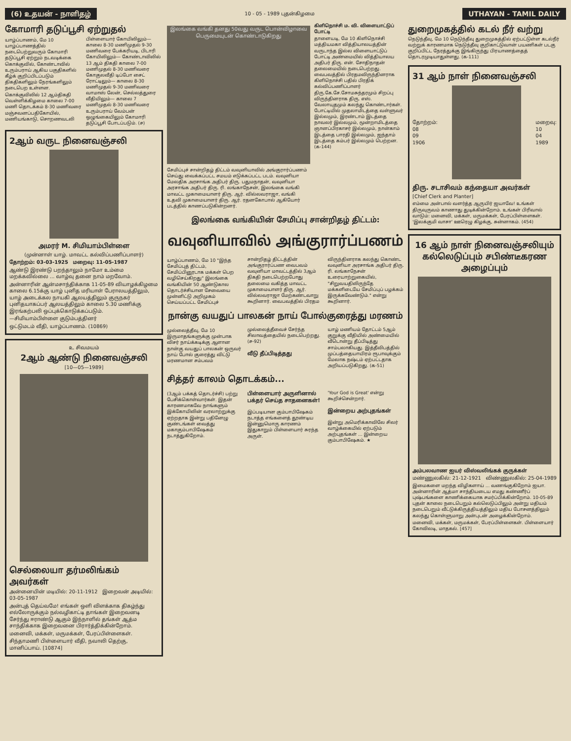(6) உதயன் - நாளிதழ்
10 - 05 - 1989 புதன்கிழமை
UTHAYAN - TAMIL DAILY
கோமாரி தடுப்பூசி ஏற்றுதல்
யாழ்ப்பாணம், மே 10 யாழ்ப்பாணத்தில் நடைபெற்றுவரும் கோமாரி தடுப்பூசி ஏற்றும் நடவடிக்கை கொக்குவில், கோண்டாவில் உரும்பராய் ஆகிய பகுதிகளில் கீழ்க் குறிப்பிடப்படும் திகதிகளிலும் நேரங்களிலும் நடைபெற உள்ளன.
கொக்குவிலில் 12 ஆம்திகதி வெள்ளிக்கிழமை காலை 7-00 மணி தொடக்கம் 8-30 மணிவரை மஞ்சவனப்பதிகோயில், மணியங்காடு, சொறணவடலி பிள்ளையார் கோயிலிலும்— காலை 8-30 மணிமுதல் 9-30 மணிவரை பேக்கரியடி, பிடாரி கோயிலிலும்— கோண்டாவிலில் 13 ஆம் திகதி காலை 7-00 மணிமுதல் 8-30 மணிவரை கோகுலவீதி டிப்போ சைட் ரோட்டிலும்— காலை 8-30 மணிமுதல் 9-30 மணிவரை வாமாஸ் லேன், செல்லத்துரை வீதியிலும்— காலை 7 மணிமுதல் 8-30 மணிவரை உரும்பராய் வேம்பன் ஒழுங்கையிலும் கோமாரி தடுப்பூசி போடப்படும். (ச)
2ஆம் வருட நினைவஞ்சலி
அமரர் M. சிமியாம்பிள்ளை
(முன்னாள் யாழ். மாவட்ட கல்விப்பணிப்பாளர்)
தோற்றம்: 03-03-1925 மறைவு: 11-05-1987
ஆண்டு இரண்டு பறந்தாலும் நாமோ உம்மை மறக்கவில்லை ... வாழ்வு தனை நாம் மறவோம்.
அன்னாரின் ஆன்மசாந்திக்காக 11-05-89 வியாழக்கிழமை காலை 6.15க்கு யாழ் புனித மரியாள் பேராலயத்திலும், யாழ் அடைக்கல நாயகி ஆலயத்திலும் குருநகர் புனிதயாகப்பர் ஆலயத்திலும் காலை 5.30 மணிக்கு இரங்கற்பலி ஒப்புக்கொடுக்கப்படும்.
—சிமியாம்பிள்ளை குடும்பத்தினர்
ஒட்டுமடம் வீதி, யாழ்ப்பாணம். (10869)
உ சிவமயம்
2ஆம் ஆண்டு நினைவஞ்சலி
[10—05—1989]
செல்லையா தர்மலிங்கம் அவர்கள்
அன்னையின் மடியில்: 20-11-1912 இறைவன் அடியில்: 03-05-1987
அன்புத் தெய்வமே! எங்கள் ஒளி விளக்காக திகழ்ந்து எல்லோருக்கும் நல்வழிகாட்டி தாங்கள் இறைவனடி சேர்ந்து ஈராண்டு ஆகும் இந்நாளில் தங்கள் ஆத்ம சாந்திக்காக இறைவனை பிரார்த்திக்கின்றோம்.
மனைவி, மக்கள், மருமக்கள், பேரப்பிள்ளைகள்.
சிந்தாமணி பிள்ளையார் வீதி, நவாலி தெற்கு, மானிப்பாய். [10874]
இலங்கை வங்கி தனது 50வது வருட பொன்விழாவை பெருமையுடன் கொண்டாடுகிறது
சேமிப்புச் சான்றிதழ் திட்டம் வவுனியாவில் அங்குரார்ப்பணம் செய்து வைக்கப்பட்ட சமயம் எடுக்கப்பட்ட படம். வவுனியா மேலதிக அரசாங்க அதிபர் திரு. பதுமநாதன், வவுனியா அரசாங்க அதிபர் திரு. ரி. லங்காநேசன், இலங்கை வங்கி மாவட்ட முகாமையாளர் திரு. ஆர். வில்லவராஜா, வங்கி உதவி முகாமையாளர் திரு. ஆர். ரதனகோபால் ஆகியோர் படத்தில் காணப்படுகின்றனர்.
கிளிநொச்சி ம. வி. விளையாட்டுப் போட்டி
தாளையடி, மே 10 கிளிநொச்சி மத்தியமகா வித்தியாலயத்தின் வருடாந்த இல்ல விளையாட்டுப் போட்டி அண்மையில் வித்தியாலய அதிபர் திரு. என். சோதிநாதன் தலைமையில் நடைபெற்றது. வைபவத்தில் பிரதமவிருந்தினராக கிளிநொச்சி பதில் பிரதிக் கல்விப்பணிப்பாளர் திரு.கே.சே.சோமசுந்தரமும் சிறப்பு விருந்தினராக திரு. எஸ். வேலாயுதமும் கலந்து கொண்டார்கள். போட்டியில் முதலாமிடத்தை வள்ளுவர் இல்லமும், இரண்டாம் இடத்தை நாவலர் இல்லமும், மூன்றாமிடத்தை ஞானப்பிரகாசர் இல்லமும், நான்காம் இடத்தை பாரதி இல்லமும், ஐந்தாம் இடத்தை கம்பர் இல்லமும் பெற்றன. (க-144)
இலங்கை வங்கியின் சேமிப்பு சான்றிதழ் திட்டம்:
வவுனியாவில் அங்குரார்ப்பணம்
யாழ்ப்பாணம், மே 10 "இந்த சேமிப்புத் திட்டம், சேமிப்பினூடாக மக்கள் பெற வழிசெய்கிறது" இலங்கை வங்கியின் 50 ஆண்டுகால தொடர்ச்சியான சேவையை முன்னிட்டு அறிமுகம் செய்யப்பட்ட சேமிப்புச் சான்றிதழ் திட்டத்தின் அங்குரார்ப்பண வைபவம் வவுனியா மாவட்டத்தில் 3ஆம் திகதி நடைபெற்றபோது தலைமை வகித்த மாவட்ட முகாமையாளர் திரு. ஆர். வில்லவராஜா மேற்கண்டவாறு கூறினார். வைபவத்தில் பிரதம விருந்தினராக கலந்து கொண்ட வவுனியா அரசாங்க அதிபர் திரு. ரி. லங்காநேசன் உரையாற்றுகையில், "சிறுவயதிலிருந்தே மக்களிடையே சேமிப்புப் பழக்கம் இருக்கவேண்டும்." என்று கூறினார்.
நான்கு வயதுப் பாலகன் நாய் போல்குரைத்து மரணம்
முல்லைத்தீவு, மே 10 இருமாதங்களுக்கு முன்பாக விசர் நாய்க்கடிக்கு ஆளான நான்கு வயதுப் பாலகன் ஒருவர் நாய் போல் குரைத்து விட்டு மரணமான சம்பவம் முல்லைத்தீவைச் சேர்ந்த சிலாவத்தையில் நடைபெற்றது. (ச-92)
வீடு தீப்பிடித்தது
யாழ் மணியம் தோட்டம் 5ஆம் குறுக்கு வீதியில் அண்மையில் வீடொன்று தீப்பிடித்து சாம்பலாகியது. இத்தீவிபத்தில் முப்பத்தையாயிரம் ரூபாவுக்கும் மேலாக நஷ்டம் ஏற்பட்டதாக அறியப்படுகிறது. (க-51)
சித்தர் காலம் தொடக்கம்...
(3ஆம் பக்கத் தொடர்ச்சி) பற்று பேசிக்கொள்வார்கள். இதன் காரணமாகவே நாங்களும் இக்கோயிலின் வரலாற்றுக்கு ஏற்றதாக இன்று பதினேழு குண்டங்கள் வைத்து மகாகும்பாபிஷேகம் நடாத்துகிறோம்.
பிள்ளையார் அருளினால் பக்தர் செய்த சாதனைகள்!
இப்படியான கும்பாபிஷேகம் நடாத்த எங்களைத் தூண்டிய இன்னுமொரு காரணம் இதுகாறும் பிள்ளையார் சுரந்த அருள்.
'Your God is Great' என்று கூறிச்சென்றார்.
இன்றைய அற்புதங்கள்
இன்று அமெரிக்காவிலே சிலர் வாழ்க்கையில் ஏற்படும் அற்புதங்கள் ... இன்றைய கும்பாபிஷேகம். ★
துறைமுகத்தில் கடல் நீர் வற்று
நெடுந்தீவு, மே 10 நெடுந்தீவு துறைமுகத்தில் ஏற்பட்டுள்ள கடல்நீர் வற்றுக் காரணமாக நெடுந்தீவு குறிகாட்டுவான் பயணிகள் படகு குறிப்பிட்ட நேரத்துக்கு இங்கிருந்து பிரயாணத்தைத் தொடரமுடியாதுள்ளது. (க-111)
31 ஆம் நாள் நினைவஞ்சலி
தோற்றம்:
08
09
1906
மறைவு:
10
04
1989
திரு. சடாசிவம் கந்தையா அவர்கள்
[Chief Clerk and Planter]
எம்மை அன்பால் வளர்த்த ஆருயிர் ஐயாவே! உங்கள் திருவுருவம் காணாது துடிக்கின்றோம். உங்கள் பிரிவால் வாடும்: மனைவி, மக்கள், மருமக்கள், பேரப்பிள்ளைகள். 'இலக்குமி வாசா' ஊரெழு கிழக்கு, சுன்னாகம். (454)
16 ஆம் நாள் நினைவஞ்சலியும் கல்லெடுப்பும் சபிண்டீகரண அழைப்பும்
அம்பலவாண ஐயர் விஸ்வலிங்கக் குருக்கள்
மண்ணுலகில்: 21-12-1921 விண்ணுலகில்: 25-04-1989
இமைகளை மறந்த விழிகளாய் ... வணங்குகிறோம் ஐயா. அன்னாரின் ஆத்மா சாந்தியடைய எமது கண்ணீர்ப் புஷ்பங்களை காணிக்கையாக சமர்ப்பிக்கின்றோம். 10-05-89 புதன் காலை நடைபெறும் கல்லெடுப்பிலும் அன்று மதியம் நடைபெறும் வீட்டுக்கிருத்தியத்திலும் மதிய போசனத்திலும் கலந்து கொள்ளுமாறு அன்புடன் அழைக்கின்றோம்.
மனைவி, மக்கள், மருமக்கள், பேரப்பிள்ளைகள். பிள்ளையார் கோவிலடி, மாதகல். [457]